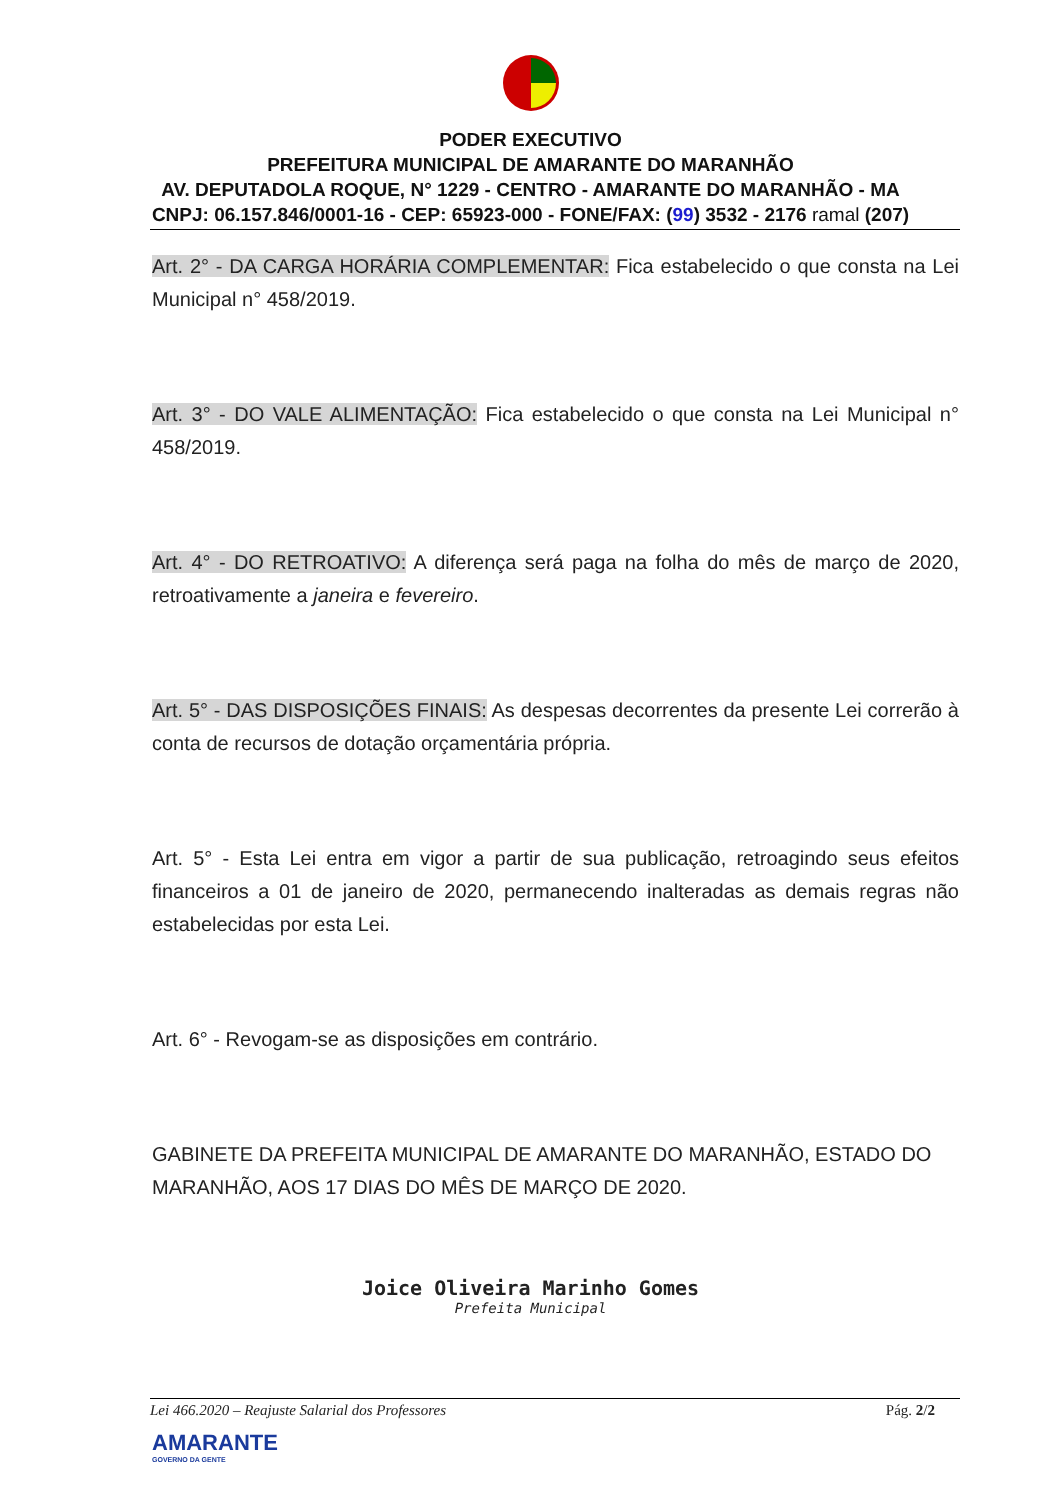PODER EXECUTIVO
PREFEITURA MUNICIPAL DE AMARANTE DO MARANHÃO
AV. DEPUTADOLA ROQUE, N° 1229 - CENTRO - AMARANTE DO MARANHÃO - MA
CNPJ: 06.157.846/0001-16 - CEP: 65923-000 - FONE/FAX: (99) 3532 - 2176 ramal (207)
Art. 2° - DA CARGA HORÁRIA COMPLEMENTAR: Fica estabelecido o que consta na Lei Municipal n° 458/2019.
Art. 3° - DO VALE ALIMENTAÇÃO: Fica estabelecido o que consta na Lei Municipal n° 458/2019.
Art. 4° - DO RETROATIVO: A diferença será paga na folha do mês de março de 2020, retroativamente a janeira e fevereiro.
Art. 5° - DAS DISPOSIÇÕES FINAIS: As despesas decorrentes da presente Lei correrão à conta de recursos de dotação orçamentária própria.
Art. 5° - Esta Lei entra em vigor a partir de sua publicação, retroagindo seus efeitos financeiros a 01 de janeiro de 2020, permanecendo inalteradas as demais regras não estabelecidas por esta Lei.
Art. 6° - Revogam-se as disposições em contrário.
GABINETE DA PREFEITA MUNICIPAL DE AMARANTE DO MARANHÃO, ESTADO DO MARANHÃO, AOS 17 DIAS DO MÊS DE MARÇO DE 2020.
Joice Oliveira Marinho Gomes
Prefeita Municipal
Lei 466.2020 – Reajuste Salarial dos Professores Pág. 2/2
AMARANTE
GOVERNO DA GENTE